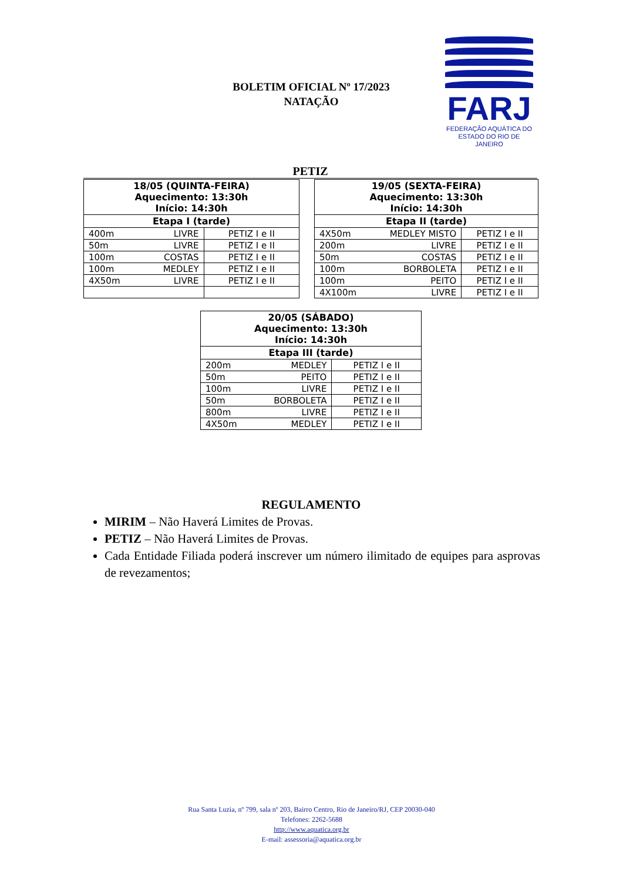BOLETIM OFICIAL Nº 17/2023
NATAÇÃO
FARJ
FEDERAÇÃO AQUÁTICA DO
ESTADO DO RIO DE JANEIRO
PETIZ
| 18/05 (QUINTA-FEIRA) Aquecimento: 13:30h Início: 14:30h | |
| --- | --- |
| Etapa I (tarde) | |
| 400m LIVRE | PETIZ I e II |
| 50m LIVRE | PETIZ I e II |
| 100m COSTAS | PETIZ I e II |
| 100m MEDLEY | PETIZ I e II |
| 4X50m LIVRE | PETIZ I e II |
| 19/05 (SEXTA-FEIRA) Aquecimento: 13:30h Início: 14:30h | |
| --- | --- |
| Etapa II (tarde) | |
| 4X50m MEDLEY MISTO | PETIZ I e II |
| 200m LIVRE | PETIZ I e II |
| 50m COSTAS | PETIZ I e II |
| 100m BORBOLETA | PETIZ I e II |
| 100m PEITO | PETIZ I e II |
| 4X100m LIVRE | PETIZ I e II |
| 20/05 (SÁBADO) Aquecimento: 13:30h Início: 14:30h | |
| --- | --- |
| Etapa III (tarde) | |
| 200m MEDLEY | PETIZ I e II |
| 50m PEITO | PETIZ I e II |
| 100m LIVRE | PETIZ I e II |
| 50m BORBOLETA | PETIZ I e II |
| 800m LIVRE | PETIZ I e II |
| 4X50m MEDLEY | PETIZ I e II |
REGULAMENTO
MIRIM – Não Haverá Limites de Provas.
PETIZ – Não Haverá Limites de Provas.
Cada Entidade Filiada poderá inscrever um número ilimitado de equipes para asprovas de revezamentos;
Rua Santa Luzia, nº 799, sala nº 203, Bairro Centro, Rio de Janeiro/RJ, CEP 20030-040
Telefones: 2262-5688
http://www.aquatica.org.br
E-mail: assessoria@aquatica.org.br